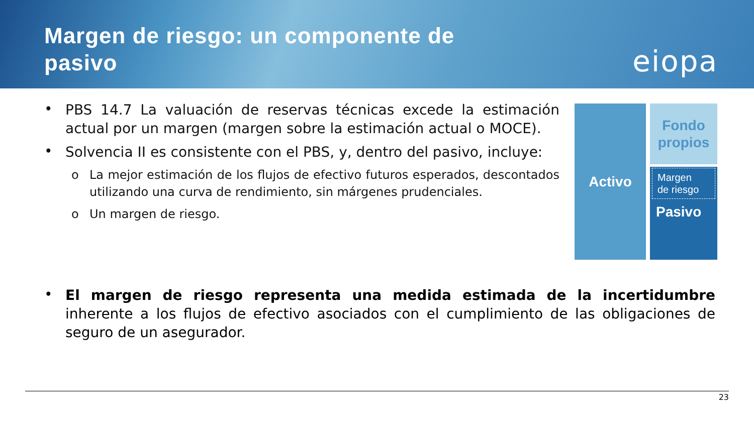Margen de riesgo: un componente de
pasivo
eiopa
• PBS 14.7 La valuación de reservas técnicas excede la estimación actual por un margen (margen sobre la estimación actual o MOCE).
• Solvencia II es consistente con el PBS, y, dentro del pasivo, incluye:
o La mejor estimación de los flujos de efectivo futuros esperados, descontados utilizando una curva de rendimiento, sin márgenes prudenciales.
o Un margen de riesgo.
Activo
Fondo
propios
Margen
de riesgo
Pasivo
• El margen de riesgo representa una medida estimada de la incertidumbre inherente a los flujos de efectivo asociados con el cumplimiento de las obligaciones de seguro de un asegurador.
23